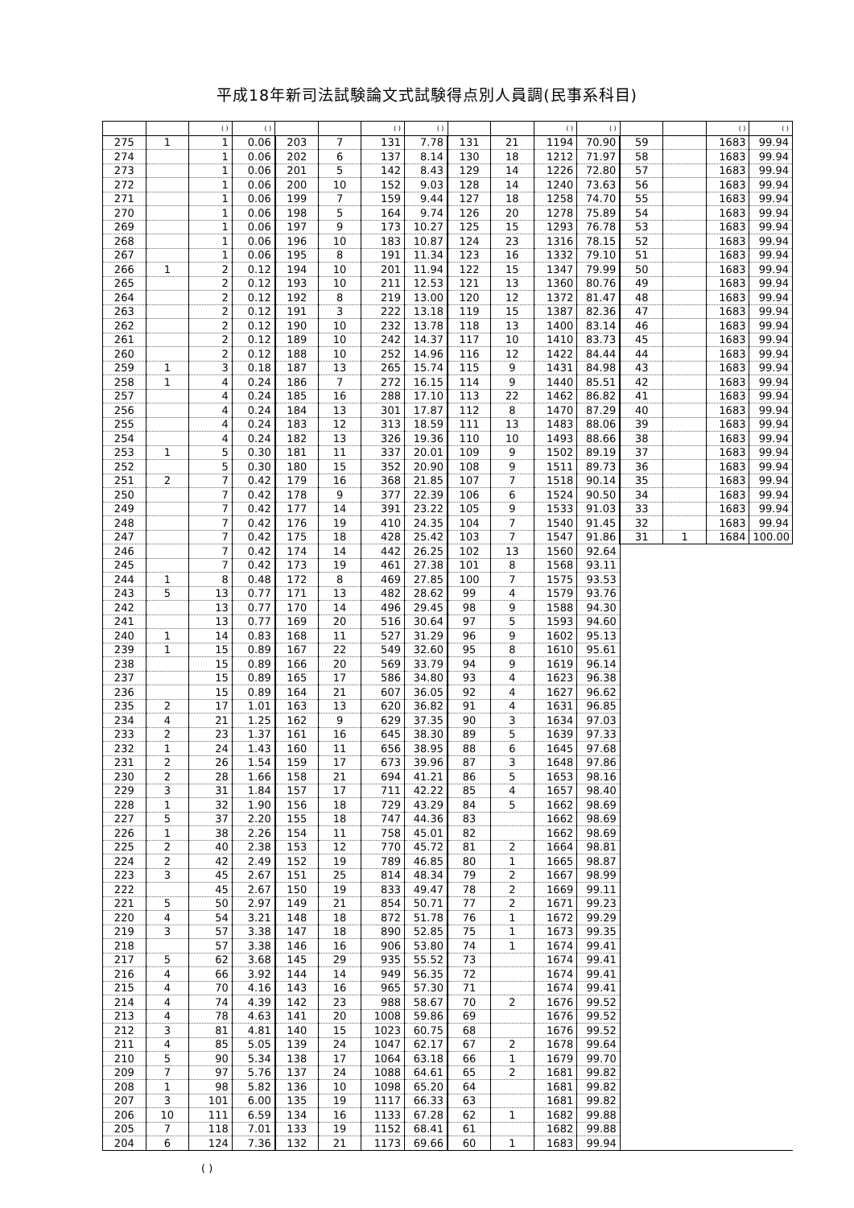平成18年新司法試験論文式試験得点別人員調(民事系科目)
| | | ( ) | ( ) | | | ( ) | ( ) | | | ( ) | ( ) | | | ( ) | ( ) |
| --- | --- | --- | --- | --- | --- | --- | --- | --- | --- | --- | --- | --- | --- | --- | --- |
| 275 | 1 | 1 | 0.06 | 203 | 7 | 131 | 7.78 | 131 | 21 | 1194 | 70.90 | 59 | | 1683 | 99.94 |
| 274 | | 1 | 0.06 | 202 | 6 | 137 | 8.14 | 130 | 18 | 1212 | 71.97 | 58 | | 1683 | 99.94 |
| 273 | | 1 | 0.06 | 201 | 5 | 142 | 8.43 | 129 | 14 | 1226 | 72.80 | 57 | | 1683 | 99.94 |
| 272 | | 1 | 0.06 | 200 | 10 | 152 | 9.03 | 128 | 14 | 1240 | 73.63 | 56 | | 1683 | 99.94 |
| 271 | | 1 | 0.06 | 199 | 7 | 159 | 9.44 | 127 | 18 | 1258 | 74.70 | 55 | | 1683 | 99.94 |
| 270 | | 1 | 0.06 | 198 | 5 | 164 | 9.74 | 126 | 20 | 1278 | 75.89 | 54 | | 1683 | 99.94 |
| 269 | | 1 | 0.06 | 197 | 9 | 173 | 10.27 | 125 | 15 | 1293 | 76.78 | 53 | | 1683 | 99.94 |
| 268 | | 1 | 0.06 | 196 | 10 | 183 | 10.87 | 124 | 23 | 1316 | 78.15 | 52 | | 1683 | 99.94 |
| 267 | | 1 | 0.06 | 195 | 8 | 191 | 11.34 | 123 | 16 | 1332 | 79.10 | 51 | | 1683 | 99.94 |
| 266 | 1 | 2 | 0.12 | 194 | 10 | 201 | 11.94 | 122 | 15 | 1347 | 79.99 | 50 | | 1683 | 99.94 |
| 265 | | 2 | 0.12 | 193 | 10 | 211 | 12.53 | 121 | 13 | 1360 | 80.76 | 49 | | 1683 | 99.94 |
| 264 | | 2 | 0.12 | 192 | 8 | 219 | 13.00 | 120 | 12 | 1372 | 81.47 | 48 | | 1683 | 99.94 |
| 263 | | 2 | 0.12 | 191 | 3 | 222 | 13.18 | 119 | 15 | 1387 | 82.36 | 47 | | 1683 | 99.94 |
| 262 | | 2 | 0.12 | 190 | 10 | 232 | 13.78 | 118 | 13 | 1400 | 83.14 | 46 | | 1683 | 99.94 |
| 261 | | 2 | 0.12 | 189 | 10 | 242 | 14.37 | 117 | 10 | 1410 | 83.73 | 45 | | 1683 | 99.94 |
| 260 | | 2 | 0.12 | 188 | 10 | 252 | 14.96 | 116 | 12 | 1422 | 84.44 | 44 | | 1683 | 99.94 |
| 259 | 1 | 3 | 0.18 | 187 | 13 | 265 | 15.74 | 115 | 9 | 1431 | 84.98 | 43 | | 1683 | 99.94 |
| 258 | 1 | 4 | 0.24 | 186 | 7 | 272 | 16.15 | 114 | 9 | 1440 | 85.51 | 42 | | 1683 | 99.94 |
| 257 | | 4 | 0.24 | 185 | 16 | 288 | 17.10 | 113 | 22 | 1462 | 86.82 | 41 | | 1683 | 99.94 |
| 256 | | 4 | 0.24 | 184 | 13 | 301 | 17.87 | 112 | 8 | 1470 | 87.29 | 40 | | 1683 | 99.94 |
| 255 | | 4 | 0.24 | 183 | 12 | 313 | 18.59 | 111 | 13 | 1483 | 88.06 | 39 | | 1683 | 99.94 |
| 254 | | 4 | 0.24 | 182 | 13 | 326 | 19.36 | 110 | 10 | 1493 | 88.66 | 38 | | 1683 | 99.94 |
| 253 | 1 | 5 | 0.30 | 181 | 11 | 337 | 20.01 | 109 | 9 | 1502 | 89.19 | 37 | | 1683 | 99.94 |
| 252 | | 5 | 0.30 | 180 | 15 | 352 | 20.90 | 108 | 9 | 1511 | 89.73 | 36 | | 1683 | 99.94 |
| 251 | 2 | 7 | 0.42 | 179 | 16 | 368 | 21.85 | 107 | 7 | 1518 | 90.14 | 35 | | 1683 | 99.94 |
| 250 | | 7 | 0.42 | 178 | 9 | 377 | 22.39 | 106 | 6 | 1524 | 90.50 | 34 | | 1683 | 99.94 |
| 249 | | 7 | 0.42 | 177 | 14 | 391 | 23.22 | 105 | 9 | 1533 | 91.03 | 33 | | 1683 | 99.94 |
| 248 | | 7 | 0.42 | 176 | 19 | 410 | 24.35 | 104 | 7 | 1540 | 91.45 | 32 | | 1683 | 99.94 |
| 247 | | 7 | 0.42 | 175 | 18 | 428 | 25.42 | 103 | 7 | 1547 | 91.86 | 31 | 1 | 1684 | 100.00 |
| 246 | | 7 | 0.42 | 174 | 14 | 442 | 26.25 | 102 | 13 | 1560 | 92.64 | | | | |
| 245 | | 7 | 0.42 | 173 | 19 | 461 | 27.38 | 101 | 8 | 1568 | 93.11 | | | | |
| 244 | 1 | 8 | 0.48 | 172 | 8 | 469 | 27.85 | 100 | 7 | 1575 | 93.53 | | | | |
| 243 | 5 | 13 | 0.77 | 171 | 13 | 482 | 28.62 | 99 | 4 | 1579 | 93.76 | | | | |
| 242 | | 13 | 0.77 | 170 | 14 | 496 | 29.45 | 98 | 9 | 1588 | 94.30 | | | | |
| 241 | | 13 | 0.77 | 169 | 20 | 516 | 30.64 | 97 | 5 | 1593 | 94.60 | | | | |
| 240 | 1 | 14 | 0.83 | 168 | 11 | 527 | 31.29 | 96 | 9 | 1602 | 95.13 | | | | |
| 239 | 1 | 15 | 0.89 | 167 | 22 | 549 | 32.60 | 95 | 8 | 1610 | 95.61 | | | | |
| 238 | | 15 | 0.89 | 166 | 20 | 569 | 33.79 | 94 | 9 | 1619 | 96.14 | | | | |
| 237 | | 15 | 0.89 | 165 | 17 | 586 | 34.80 | 93 | 4 | 1623 | 96.38 | | | | |
| 236 | | 15 | 0.89 | 164 | 21 | 607 | 36.05 | 92 | 4 | 1627 | 96.62 | | | | |
| 235 | 2 | 17 | 1.01 | 163 | 13 | 620 | 36.82 | 91 | 4 | 1631 | 96.85 | | | | |
| 234 | 4 | 21 | 1.25 | 162 | 9 | 629 | 37.35 | 90 | 3 | 1634 | 97.03 | | | | |
| 233 | 2 | 23 | 1.37 | 161 | 16 | 645 | 38.30 | 89 | 5 | 1639 | 97.33 | | | | |
| 232 | 1 | 24 | 1.43 | 160 | 11 | 656 | 38.95 | 88 | 6 | 1645 | 97.68 | | | | |
| 231 | 2 | 26 | 1.54 | 159 | 17 | 673 | 39.96 | 87 | 3 | 1648 | 97.86 | | | | |
| 230 | 2 | 28 | 1.66 | 158 | 21 | 694 | 41.21 | 86 | 5 | 1653 | 98.16 | | | | |
| 229 | 3 | 31 | 1.84 | 157 | 17 | 711 | 42.22 | 85 | 4 | 1657 | 98.40 | | | | |
| 228 | 1 | 32 | 1.90 | 156 | 18 | 729 | 43.29 | 84 | 5 | 1662 | 98.69 | | | | |
| 227 | 5 | 37 | 2.20 | 155 | 18 | 747 | 44.36 | 83 | | 1662 | 98.69 | | | | |
| 226 | 1 | 38 | 2.26 | 154 | 11 | 758 | 45.01 | 82 | | 1662 | 98.69 | | | | |
| 225 | 2 | 40 | 2.38 | 153 | 12 | 770 | 45.72 | 81 | 2 | 1664 | 98.81 | | | | |
| 224 | 2 | 42 | 2.49 | 152 | 19 | 789 | 46.85 | 80 | 1 | 1665 | 98.87 | | | | |
| 223 | 3 | 45 | 2.67 | 151 | 25 | 814 | 48.34 | 79 | 2 | 1667 | 98.99 | | | | |
| 222 | | 45 | 2.67 | 150 | 19 | 833 | 49.47 | 78 | 2 | 1669 | 99.11 | | | | |
| 221 | 5 | 50 | 2.97 | 149 | 21 | 854 | 50.71 | 77 | 2 | 1671 | 99.23 | | | | |
| 220 | 4 | 54 | 3.21 | 148 | 18 | 872 | 51.78 | 76 | 1 | 1672 | 99.29 | | | | |
| 219 | 3 | 57 | 3.38 | 147 | 18 | 890 | 52.85 | 75 | 1 | 1673 | 99.35 | | | | |
| 218 | | 57 | 3.38 | 146 | 16 | 906 | 53.80 | 74 | 1 | 1674 | 99.41 | | | | |
| 217 | 5 | 62 | 3.68 | 145 | 29 | 935 | 55.52 | 73 | | 1674 | 99.41 | | | | |
| 216 | 4 | 66 | 3.92 | 144 | 14 | 949 | 56.35 | 72 | | 1674 | 99.41 | | | | |
| 215 | 4 | 70 | 4.16 | 143 | 16 | 965 | 57.30 | 71 | | 1674 | 99.41 | | | | |
| 214 | 4 | 74 | 4.39 | 142 | 23 | 988 | 58.67 | 70 | 2 | 1676 | 99.52 | | | | |
| 213 | 4 | 78 | 4.63 | 141 | 20 | 1008 | 59.86 | 69 | | 1676 | 99.52 | | | | |
| 212 | 3 | 81 | 4.81 | 140 | 15 | 1023 | 60.75 | 68 | | 1676 | 99.52 | | | | |
| 211 | 4 | 85 | 5.05 | 139 | 24 | 1047 | 62.17 | 67 | 2 | 1678 | 99.64 | | | | |
| 210 | 5 | 90 | 5.34 | 138 | 17 | 1064 | 63.18 | 66 | 1 | 1679 | 99.70 | | | | |
| 209 | 7 | 97 | 5.76 | 137 | 24 | 1088 | 64.61 | 65 | 2 | 1681 | 99.82 | | | | |
| 208 | 1 | 98 | 5.82 | 136 | 10 | 1098 | 65.20 | 64 | | 1681 | 99.82 | | | | |
| 207 | 3 | 101 | 6.00 | 135 | 19 | 1117 | 66.33 | 63 | | 1681 | 99.82 | | | | |
| 206 | 10 | 111 | 6.59 | 134 | 16 | 1133 | 67.28 | 62 | 1 | 1682 | 99.88 | | | | |
| 205 | 7 | 118 | 7.01 | 133 | 19 | 1152 | 68.41 | 61 | | 1682 | 99.88 | | | | |
| 204 | 6 | 124 | 7.36 | 132 | 21 | 1173 | 69.66 | 60 | 1 | 1683 | 99.94 | | | | |
( )